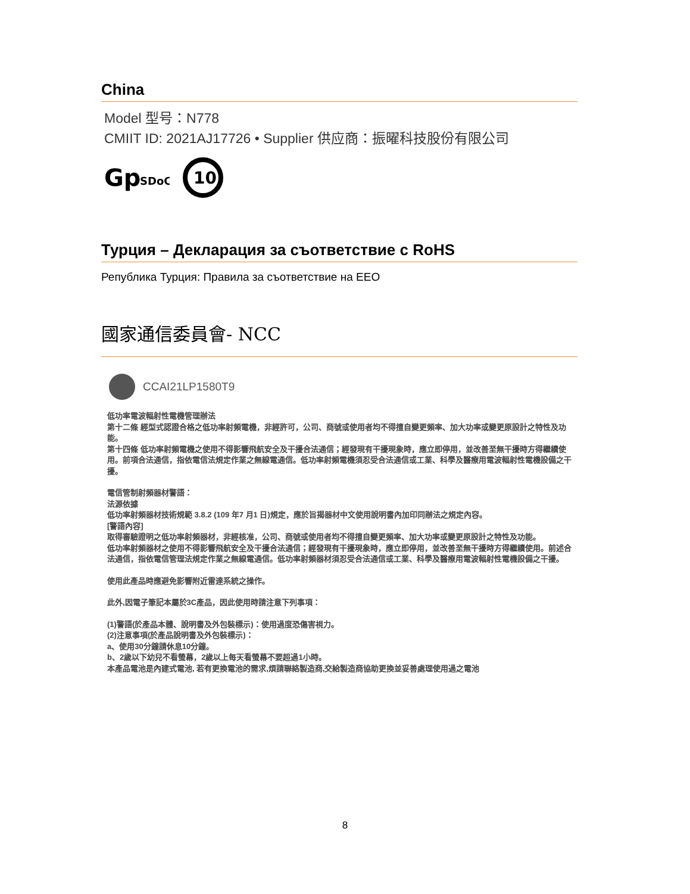China
Model 型号：N778
CMIIT ID: 2021AJ17726 • Supplier 供应商：振曜科技股份有限公司
Gp
SDoC
10
Турция – Декларация за съответствие с RoHS
Република Турция: Правила за съответствие на EEO
國家通信委員會- NCC
CCAI21LP1580T9
低功率電波輻射性電機管理辦法
第十二條 經型式認證合格之低功率射頻電機，非經許可，公司、商號或使用者均不得擅自變更頻率、加大功率或變更原設計之特性及功能。
第十四條 低功率射頻電機之使用不得影響飛航安全及干擾合法通信；經發現有干擾現象時，應立即停用，並改善至無干擾時方得繼續使用。前項合法通信，指依電信法規定作業之無線電通信。低功率射頻電機須忍受合法通信或工業、科學及醫療用電波輻射性電機設備之干擾。
電信管制射頻器材警語：
法源依據
低功率射頻器材技術規範 3.8.2 (109 年7 月1 日)規定，應於旨揭器材中文使用說明書內加印同辦法之規定內容。
[警語內容]
取得審驗證明之低功率射頻器材，非經核准，公司、商號或使用者均不得擅自變更頻率、加大功率或變更原設計之特性及功能。
低功率射頻器材之使用不得影響飛航安全及干擾合法通信；經發現有干擾現象時，應立即停用，並改善至無干擾時方得繼續使用。前述合法通信，指依電信管理法規定作業之無線電通信。低功率射頻器材須忍受合法通信或工業、科學及醫療用電波輻射性電機設備之干擾。
使用此產品時應避免影響附近雷達系統之操作。
此外,因電子筆記本屬於3C產品，因此使用時請注意下列事項：
(1)警語(於產品本體、說明書及外包裝標示)：使用過度恐傷害視力。
(2)注意事項(於產品說明書及外包裝標示)：
a、使用30分鐘請休息10分鐘。
b、2歲以下幼兒不看螢幕，2歲以上每天看螢幕不要超過1小時。
本產品電池是內建式電池, 若有更換電池的需求,煩請聯絡製造商,交給製造商協助更換並妥善處理使用過之電池
8